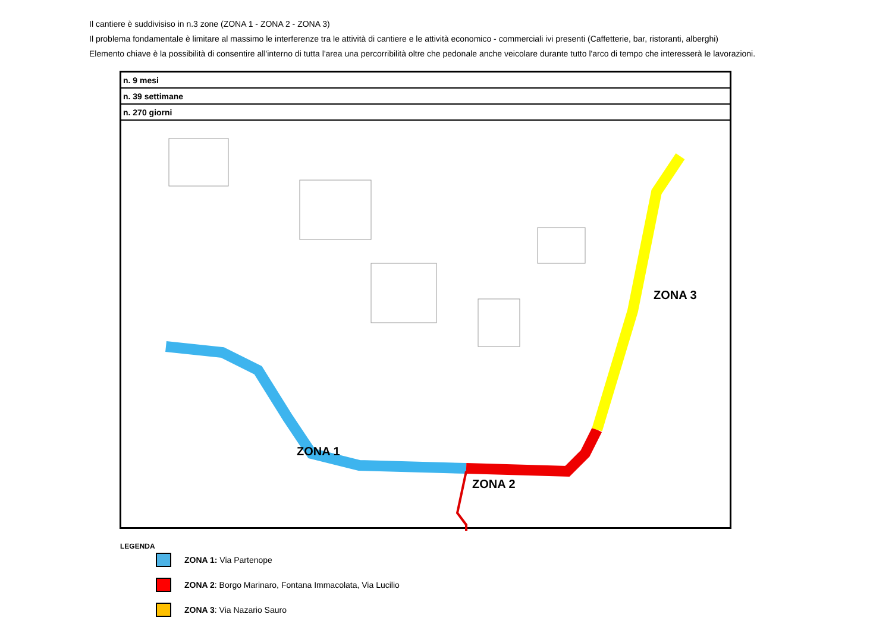Il cantiere è suddivisiso in n.3 zone (ZONA 1 - ZONA 2 - ZONA 3)
Il problema fondamentale è limitare al massimo le interferenze tra le attività di cantiere e le attività economico - commerciali ivi presenti (Caffetterie, bar, ristoranti, alberghi)
Elemento chiave è la possibilità di consentire all'interno di tutta l'area una percorribilità oltre che pedonale anche veicolare durante tutto l'arco di tempo che interesserà le lavorazioni.
| n. 9 mesi |
| n. 39 settimane |
| n. 270 giorni |
ZONA 1
ZONA 2
ZONA 3
LEGENDA
ZONA 1: Via Partenope
ZONA 2: Borgo Marinaro, Fontana Immacolata, Via Lucilio
ZONA 3: Via Nazario Sauro